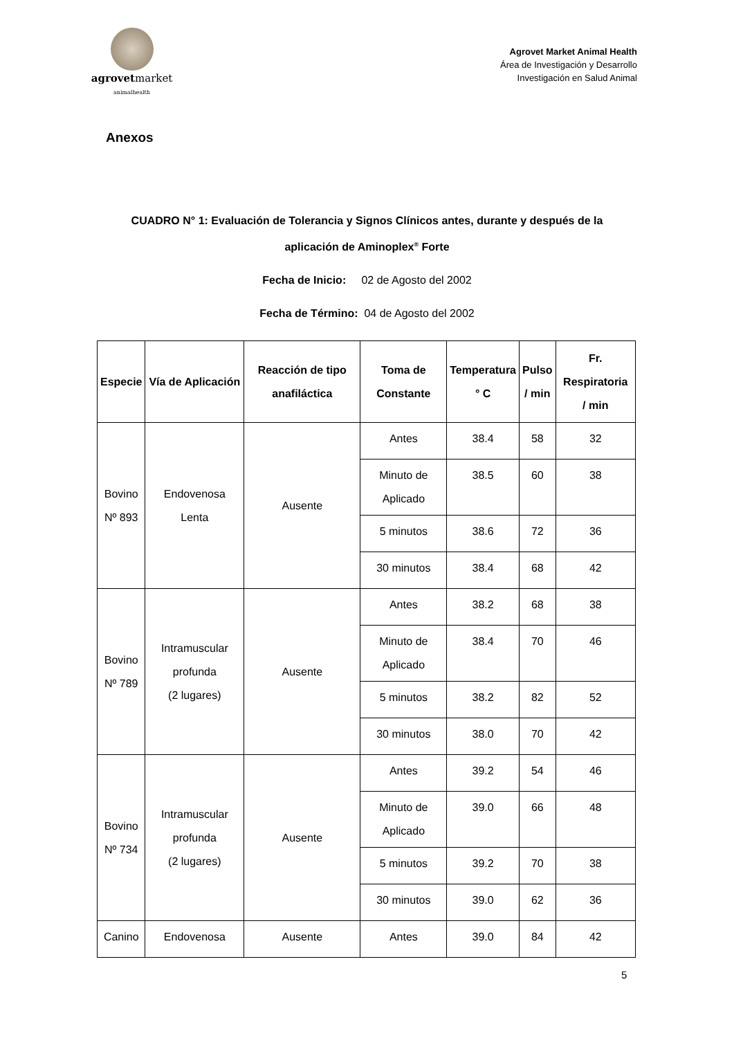agrovetmarket
animalhealth
Agrovet Market Animal Health
Área de Investigación y Desarrollo
Investigación en Salud Animal
Anexos
CUADRO N° 1: Evaluación de Tolerancia y Signos Clínicos antes, durante y después de la aplicación de Aminoplex<sup>®</sup> Forte
Fecha de Inicio: 02 de Agosto del 2002
Fecha de Término: 04 de Agosto del 2002
| Especie | Vía de Aplicación | Reacción de tipo anafiláctica | Toma de Constante | Temperatura ° C | Pulso / min | Fr. Respiratoria / min |
| --- | --- | --- | --- | --- | --- | --- |
| Bovino Nº 893 | Endovenosa Lenta | Ausente | Antes | 38.4 | 58 | 32 |
| | | | Minuto de Aplicado | 38.5 | 60 | 38 |
| | | | 5 minutos | 38.6 | 72 | 36 |
| | | | 30 minutos | 38.4 | 68 | 42 |
| Bovino Nº 789 | Intramuscular profunda (2 lugares) | Ausente | Antes | 38.2 | 68 | 38 |
| | | | Minuto de Aplicado | 38.4 | 70 | 46 |
| | | | 5 minutos | 38.2 | 82 | 52 |
| | | | 30 minutos | 38.0 | 70 | 42 |
| Bovino Nº 734 | Intramuscular profunda (2 lugares) | Ausente | Antes | 39.2 | 54 | 46 |
| | | | Minuto de Aplicado | 39.0 | 66 | 48 |
| | | | 5 minutos | 39.2 | 70 | 38 |
| | | | 30 minutos | 39.0 | 62 | 36 |
| Canino | Endovenosa | Ausente | Antes | 39.0 | 84 | 42 |
5